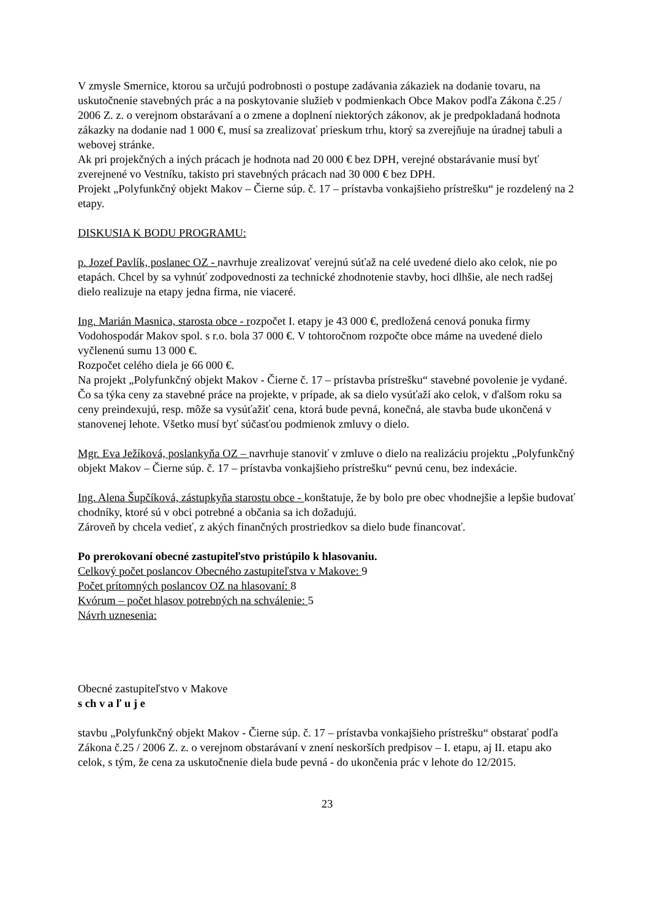V zmysle Smernice, ktorou sa určujú podrobnosti o postupe zadávania zákaziek na dodanie tovaru, na uskutočnenie stavebných prác a na poskytovanie služieb v podmienkach Obce Makov podľa Zákona č.25 / 2006 Z. z. o verejnom obstarávaní a o zmene a doplnení niektorých zákonov, ak je predpokladaná hodnota zákazky na dodanie nad 1 000 €, musí sa zrealizovať prieskum trhu, ktorý sa zverejňuje na úradnej tabuli a webovej stránke.
Ak pri projekčných a iných prácach je hodnota nad 20 000 € bez DPH, verejné obstarávanie musí byť zverejnené vo Vestníku, takisto pri stavebných prácach nad 30 000 € bez DPH.
Projekt „Polyfunkčný objekt Makov – Čierne súp. č. 17 – prístavba vonkajšieho prístrešku“ je rozdelený na 2 etapy.
DISKUSIA K BODU PROGRAMU:
p. Jozef Pavlík, poslanec OZ - navrhuje zrealizovať verejnú súťaž na celé uvedené dielo ako celok, nie po etapách. Chcel by sa vyhnúť zodpovednosti za technické zhodnotenie stavby, hoci dlhšie, ale nech radšej dielo realizuje na etapy jedna firma, nie viaceré.
Ing. Marián Masnica, starosta obce - rozpočet I. etapy je 43 000 €, predložená cenová ponuka firmy Vodohospodár Makov spol. s r.o. bola 37 000 €. V tohtoročnom rozpočte obce máme na uvedené dielo vyčlenenú sumu 13 000 €.
Rozpočet celého diela je 66 000 €.
Na projekt „Polyfunkčný objekt Makov - Čierne č. 17 – prístavba prístrešku“ stavebné povolenie je vydané.
Čo sa týka ceny za stavebné práce na projekte, v prípade, ak sa dielo vysúťaží ako celok, v ďalšom roku sa ceny preindexujú, resp. môže sa vysúťažiť cena, ktorá bude pevná, konečná, ale stavba bude ukončená v stanovenej lehote. Všetko musí byť súčasťou podmienok zmluvy o dielo.
Mgr. Eva Ježíková, poslankyňa OZ – navrhuje stanoviť v zmluve o dielo na realizáciu projektu „Polyfunkčný objekt Makov – Čierne súp. č. 17 – prístavba vonkajšieho prístrešku“ pevnú cenu, bez indexácie.
Ing. Alena Šupčíková, zástupkyňa starostu obce - konštatuje, že by bolo pre obec vhodnejšie a lepšie budovať chodníky, ktoré sú v obci potrebné a občania sa ich dožadujú.
Zároveň by chcela vedieť, z akých finančných prostriedkov sa dielo bude financovať.
Po prerokovaní obecné zastupiteľstvo pristúpilo k hlasovaniu.
Celkový počet poslancov Obecného zastupiteľstva v Makove: 9
Počet prítomných poslancov OZ na hlasovaní: 8
Kvórum – počet hlasov potrebných na schválenie: 5
Návrh uznesenia:
Obecné zastupiteľstvo v Makove
s ch v a ľ u j e
stavbu „Polyfunkčný objekt Makov - Čierne súp. č. 17 – prístavba vonkajšieho prístrešku“ obstarať podľa Zákona č.25 / 2006 Z. z. o verejnom obstarávaní v znení neskorších predpisov – I. etapu, aj II. etapu ako celok, s tým, že cena za uskutočnenie diela bude pevná - do ukončenia prác v lehote do 12/2015.
23